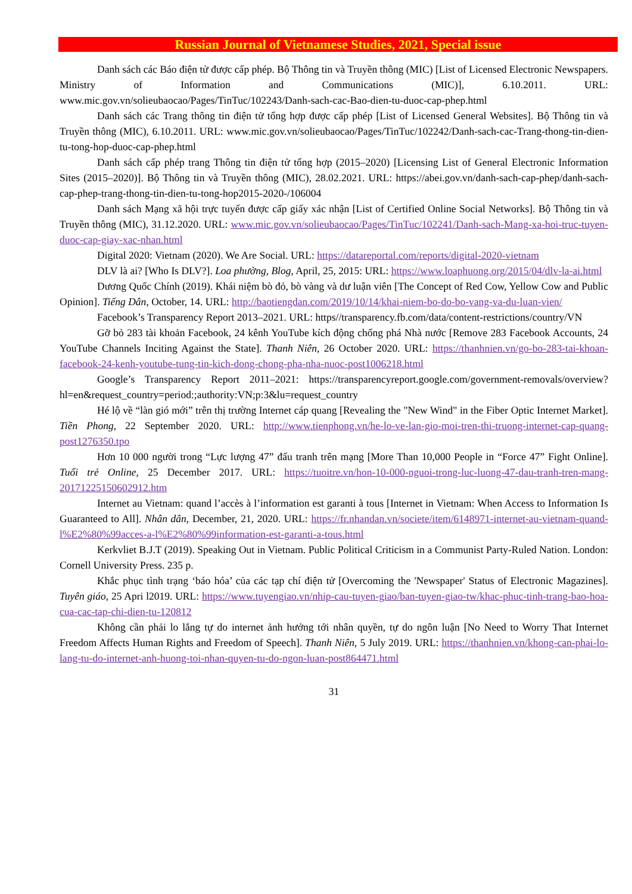Russian Journal of Vietnamese Studies, 2021, Special issue
Danh sách các Báo điện tử được cấp phép. Bộ Thông tin và Truyền thông (MIC) [List of Licensed Electronic Newspapers. Ministry of Information and Communications (MIC)], 6.10.2011. URL: www.mic.gov.vn/solieubaocao/Pages/TinTuc/102243/Danh-sach-cac-Bao-dien-tu-duoc-cap-phep.html
Danh sách các Trang thông tin điện tử tổng hợp được cấp phép [List of Licensed General Websites]. Bộ Thông tin và Truyền thông (MIC), 6.10.2011. URL: www.mic.gov.vn/solieubaocao/Pages/TinTuc/102242/Danh-sach-cac-Trang-thong-tin-dien-tu-tong-hop-duoc-cap-phep.html
Danh sách cấp phép trang Thông tin điện tử tổng hợp (2015–2020) [Licensing List of General Electronic Information Sites (2015–2020)]. Bộ Thông tin và Truyền thông (MIC), 28.02.2021. URL: https://abei.gov.vn/danh-sach-cap-phep/danh-sach-cap-phep-trang-thong-tin-dien-tu-tong-hop2015-2020-/106004
Danh sách Mạng xã hội trực tuyến được cấp giấy xác nhận [List of Certified Online Social Networks]. Bộ Thông tin và Truyền thông (MIC), 31.12.2020. URL: www.mic.gov.vn/solieubaocao/Pages/TinTuc/102241/Danh-sach-Mang-xa-hoi-truc-tuyen-duoc-cap-giay-xac-nhan.html
Digital 2020: Vietnam (2020). We Are Social. URL: https://datareportal.com/reports/digital-2020-vietnam
DLV là ai? [Who Is DLV?]. Loa phường, Blog, April, 25, 2015: URL: https://www.loaphuong.org/2015/04/dlv-la-ai.html
Dương Quốc Chính (2019). Khái niệm bò đỏ, bò vàng và dư luận viên [The Concept of Red Cow, Yellow Cow and Public Opinion]. Tiếng Dân, October, 14. URL: http://baotiengdan.com/2019/10/14/khai-niem-bo-do-bo-vang-va-du-luan-vien/
Facebook’s Transparency Report 2013–2021. URL: https//transparency.fb.com/data/content-restrictions/country/VN
Gỡ bỏ 283 tài khoản Facebook, 24 kênh YouTube kích động chống phá Nhà nước [Remove 283 Facebook Accounts, 24 YouTube Channels Inciting Against the State]. Thanh Niên, 26 October 2020. URL: https://thanhnien.vn/go-bo-283-tai-khoan-facebook-24-kenh-youtube-tung-tin-kich-dong-chong-pha-nha-nuoc-post1006218.html
Google’s Transparency Report 2011–2021: https://transparencyreport.google.com/government-removals/overview?hl=en&request_country=period:;authority:VN;p:3&lu=request_country
Hé lộ về “làn gió mới” trên thị trường Internet cáp quang [Revealing the "New Wind" in the Fiber Optic Internet Market]. Tiền Phong, 22 September 2020. URL: http://www.tienphong.vn/he-lo-ve-lan-gio-moi-tren-thi-truong-internet-cap-quang-post1276350.tpo
Hơn 10 000 người trong “Lực lượng 47” đấu tranh trên mạng [More Than 10,000 People in “Force 47” Fight Online]. Tuổi trẻ Online, 25 December 2017. URL: https://tuoitre.vn/hon-10-000-nguoi-trong-luc-luong-47-dau-tranh-tren-mang-20171225150602912.htm
Internet au Vietnam: quand l’accès à l’information est garanti à tous [Internet in Vietnam: When Access to Information Is Guaranteed to All]. Nhân dân, December, 21, 2020. URL: https://fr.nhandan.vn/societe/item/6148971-internet-au-vietnam-quand-l%E2%80%99acces-a-l%E2%80%99information-est-garanti-a-tous.html
Kerkvliet B.J.T (2019). Speaking Out in Vietnam. Public Political Criticism in a Communist Party-Ruled Nation. London: Cornell University Press. 235 p.
Khắc phục tình trạng ‘báo hóa’ của các tạp chí điện tử [Overcoming the 'Newspaper' Status of Electronic Magazines]. Tuyên giáo, 25 Apri l2019. URL: https://www.tuyengiao.vn/nhip-cau-tuyen-giao/ban-tuyen-giao-tw/khac-phuc-tinh-trang-bao-hoa-cua-cac-tap-chi-dien-tu-120812
Không cần phải lo lắng tự do internet ảnh hưởng tới nhân quyền, tự do ngôn luận [No Need to Worry That Internet Freedom Affects Human Rights and Freedom of Speech]. Thanh Niên, 5 July 2019. URL: https://thanhnien.vn/khong-can-phai-lo-lang-tu-do-internet-anh-huong-toi-nhan-quyen-tu-do-ngon-luan-post864471.html
31